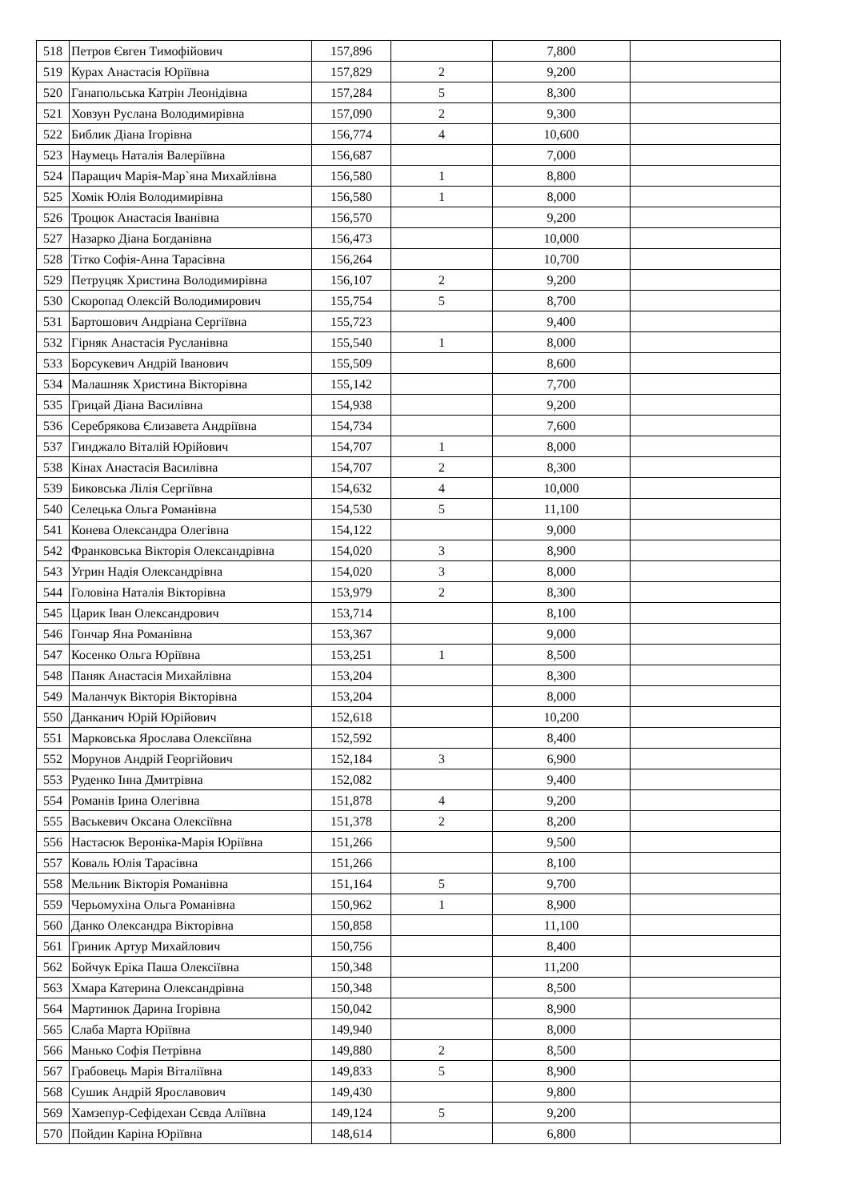| 518 | Петров Євген Тимофійович | 157,896 | | 7,800 | |
| 519 | Курах Анастасія Юріївна | 157,829 | 2 | 9,200 | |
| 520 | Ганапольська Катрін Леонідівна | 157,284 | 5 | 8,300 | |
| 521 | Ховзун Руслана Володимирівна | 157,090 | 2 | 9,300 | |
| 522 | Библик Діана Ігорівна | 156,774 | 4 | 10,600 | |
| 523 | Наумець Наталія Валеріївна | 156,687 | | 7,000 | |
| 524 | Паращич Марія-Мар`яна Михайлівна | 156,580 | 1 | 8,800 | |
| 525 | Хомік Юлія Володимирівна | 156,580 | 1 | 8,000 | |
| 526 | Троцюк Анастасія Іванівна | 156,570 | | 9,200 | |
| 527 | Назарко Діана Богданівна | 156,473 | | 10,000 | |
| 528 | Тітко Софія-Анна Тарасівна | 156,264 | | 10,700 | |
| 529 | Петруцяк Христина Володимирівна | 156,107 | 2 | 9,200 | |
| 530 | Скоропад Олексій Володимирович | 155,754 | 5 | 8,700 | |
| 531 | Бартошович Андріана Сергіївна | 155,723 | | 9,400 | |
| 532 | Гірняк Анастасія Русланівна | 155,540 | 1 | 8,000 | |
| 533 | Борсукевич Андрій Іванович | 155,509 | | 8,600 | |
| 534 | Малашняк Христина Вікторівна | 155,142 | | 7,700 | |
| 535 | Грицай Діана Василівна | 154,938 | | 9,200 | |
| 536 | Серебрякова Єлизавета Андріївна | 154,734 | | 7,600 | |
| 537 | Гинджало Віталій Юрійович | 154,707 | 1 | 8,000 | |
| 538 | Кінах Анастасія Василівна | 154,707 | 2 | 8,300 | |
| 539 | Биковська Лілія Сергіївна | 154,632 | 4 | 10,000 | |
| 540 | Селецька Ольга Романівна | 154,530 | 5 | 11,100 | |
| 541 | Конева Олександра Олегівна | 154,122 | | 9,000 | |
| 542 | Франковська Вікторія Олександрівна | 154,020 | 3 | 8,900 | |
| 543 | Угрин Надія Олександрівна | 154,020 | 3 | 8,000 | |
| 544 | Головіна Наталія Вікторівна | 153,979 | 2 | 8,300 | |
| 545 | Царик Іван Олександрович | 153,714 | | 8,100 | |
| 546 | Гончар Яна Романівна | 153,367 | | 9,000 | |
| 547 | Косенко Ольга Юріївна | 153,251 | 1 | 8,500 | |
| 548 | Паняк Анастасія Михайлівна | 153,204 | | 8,300 | |
| 549 | Маланчук Вікторія Вікторівна | 153,204 | | 8,000 | |
| 550 | Данканич Юрій Юрійович | 152,618 | | 10,200 | |
| 551 | Марковська Ярослава Олексіївна | 152,592 | | 8,400 | |
| 552 | Морунов Андрій Георгійович | 152,184 | 3 | 6,900 | |
| 553 | Руденко Інна Дмитрівна | 152,082 | | 9,400 | |
| 554 | Романів Ірина Олегівна | 151,878 | 4 | 9,200 | |
| 555 | Васькевич Оксана Олексіївна | 151,378 | 2 | 8,200 | |
| 556 | Настасюк Вероніка-Марія Юріївна | 151,266 | | 9,500 | |
| 557 | Коваль Юлія Тарасівна | 151,266 | | 8,100 | |
| 558 | Мельник Вікторія Романівна | 151,164 | 5 | 9,700 | |
| 559 | Черьомухіна Ольга Романівна | 150,962 | 1 | 8,900 | |
| 560 | Данко Олександра Вікторівна | 150,858 | | 11,100 | |
| 561 | Гриник Артур Михайлович | 150,756 | | 8,400 | |
| 562 | Бойчук Еріка Паша Олексіївна | 150,348 | | 11,200 | |
| 563 | Хмара Катерина Олександрівна | 150,348 | | 8,500 | |
| 564 | Мартинюк Дарина Ігорівна | 150,042 | | 8,900 | |
| 565 | Слаба Марта Юріївна | 149,940 | | 8,000 | |
| 566 | Манько Софія Петрівна | 149,880 | 2 | 8,500 | |
| 567 | Грабовець Марія Віталіївна | 149,833 | 5 | 8,900 | |
| 568 | Сушик Андрій Ярославович | 149,430 | | 9,800 | |
| 569 | Хамзепур-Сефідехан Сєвда Аліївна | 149,124 | 5 | 9,200 | |
| 570 | Пойдин Каріна Юріївна | 148,614 | | 6,800 | |